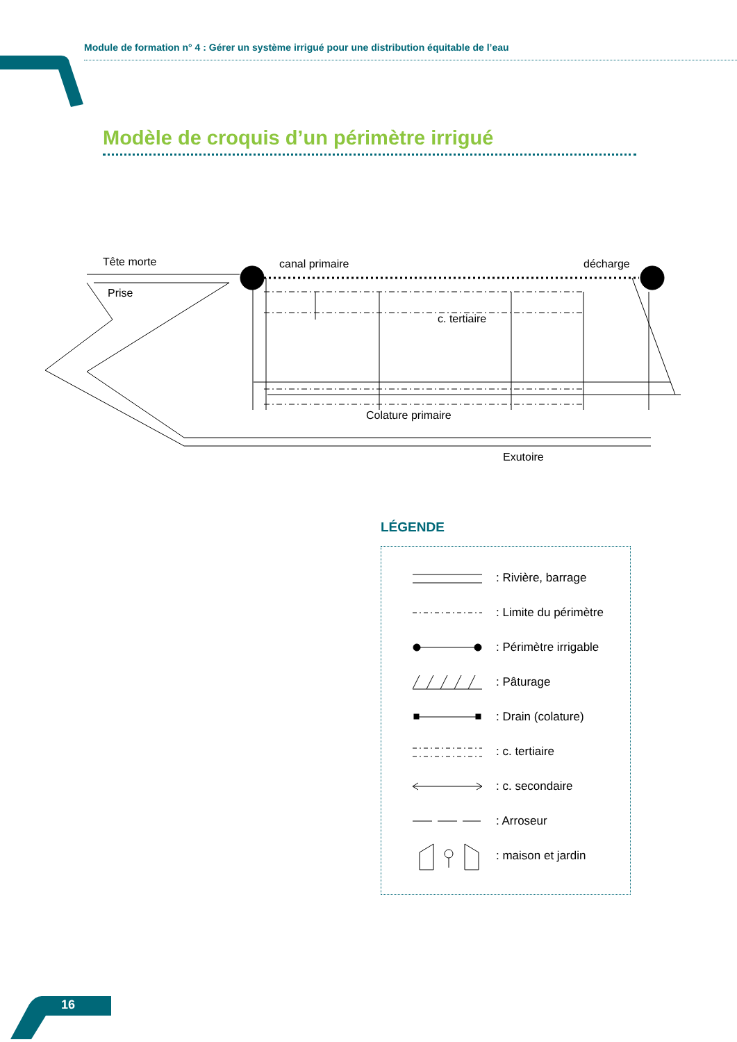Module de formation n° 4 : Gérer un système irrigué pour une distribution équitable de l’eau
Modèle de croquis d’un périmètre irrigué
Tête morte
Prise
canal primaire
décharge
c. tertiaire
Colature primaire
Exutoire
LÉGENDE
: Rivière, barrage
: Limite du périmètre
: Périmètre irrigable
: Pâturage
: Drain (colature)
: c. tertiaire
: c. secondaire
: Arroseur
: maison et jardin
16